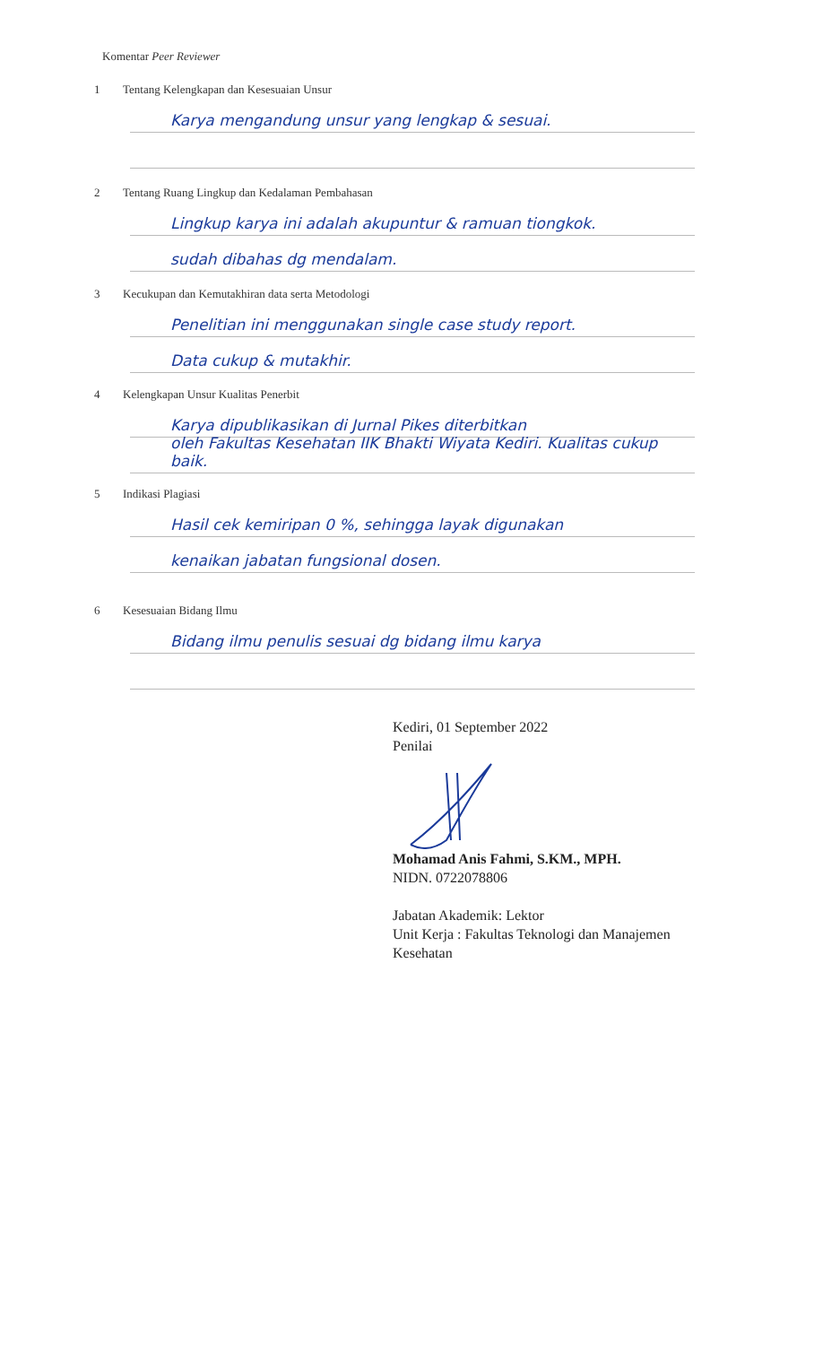Komentar Peer Reviewer
1 Tentang Kelengkapan dan Kesesuaian Unsur
Karya mengandung unsur yang lengkap & sesuai.
2 Tentang Ruang Lingkup dan Kedalaman Pembahasan
Lingkup karya ini adalah akupuntur & ramuan tiongkok.
sudah dibahas dg mendalam.
3 Kecukupan dan Kemutakhiran data serta Metodologi
Penelitian ini menggunakan single case study report.
Data cukup & mutakhir.
4 Kelengkapan Unsur Kualitas Penerbit
Karya dipublikasikan di Jurnal Pikes diterbitkan
oleh Fakultas Kesehatan IIK Bhakti Wiyata Kediri. Kualitas cukup baik.
5 Indikasi Plagiasi
Hasil cek kemiripan 0 %, sehingga layak digunakan
kenaikan jabatan fungsional dosen.
6 Kesesuaian Bidang Ilmu
Bidang ilmu penulis sesuai dg bidang ilmu karya
Kediri, 01 September 2022
Penilai
Mohamad Anis Fahmi, S.KM., MPH.
NIDN. 0722078806
Jabatan Akademik: Lektor
Unit Kerja : Fakultas Teknologi dan Manajemen
Kesehatan